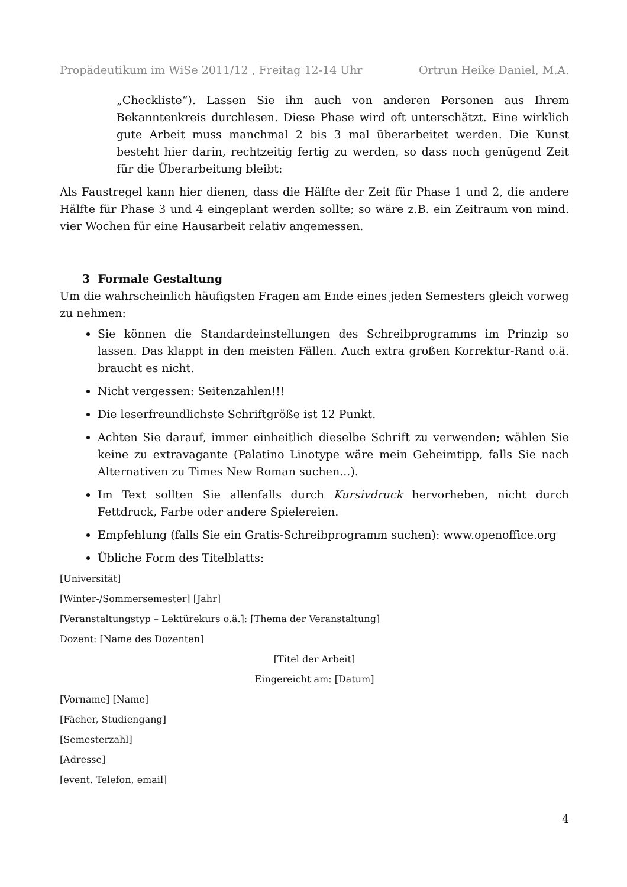Propädeutikum im WiSe 2011/12 , Freitag 12-14 Uhr Ortrun Heike Daniel, M.A.
„Checkliste“). Lassen Sie ihn auch von anderen Personen aus Ihrem Bekanntenkreis durchlesen. Diese Phase wird oft unterschätzt. Eine wirklich gute Arbeit muss manchmal 2 bis 3 mal überarbeitet werden. Die Kunst besteht hier darin, rechtzeitig fertig zu werden, so dass noch genügend Zeit für die Überarbeitung bleibt:
Als Faustregel kann hier dienen, dass die Hälfte der Zeit für Phase 1 und 2, die andere Hälfte für Phase 3 und 4 eingeplant werden sollte; so wäre z.B. ein Zeitraum von mind. vier Wochen für eine Hausarbeit relativ angemessen.
3 Formale Gestaltung
Um die wahrscheinlich häufigsten Fragen am Ende eines jeden Semesters gleich vorweg zu nehmen:
Sie können die Standardeinstellungen des Schreibprogramms im Prinzip so lassen. Das klappt in den meisten Fällen. Auch extra großen Korrektur-Rand o.ä. braucht es nicht.
Nicht vergessen: Seitenzahlen!!!
Die leserfreundlichste Schriftgröße ist 12 Punkt.
Achten Sie darauf, immer einheitlich dieselbe Schrift zu verwenden; wählen Sie keine zu extravagante (Palatino Linotype wäre mein Geheimtipp, falls Sie nach Alternativen zu Times New Roman suchen...).
Im Text sollten Sie allenfalls durch Kursivdruck hervorheben, nicht durch Fettdruck, Farbe oder andere Spielereien.
Empfehlung (falls Sie ein Gratis-Schreibprogramm suchen): www.openoffice.org
Übliche Form des Titelblatts:
[Universität]
[Winter-/Sommersemester] [Jahr]
[Veranstaltungstyp – Lektürekurs o.ä.]: [Thema der Veranstaltung]
Dozent: [Name des Dozenten]
[Titel der Arbeit]
Eingereicht am: [Datum]
[Vorname] [Name]
[Fächer, Studiengang]
[Semesterzahl]
[Adresse]
[event. Telefon, email]
4